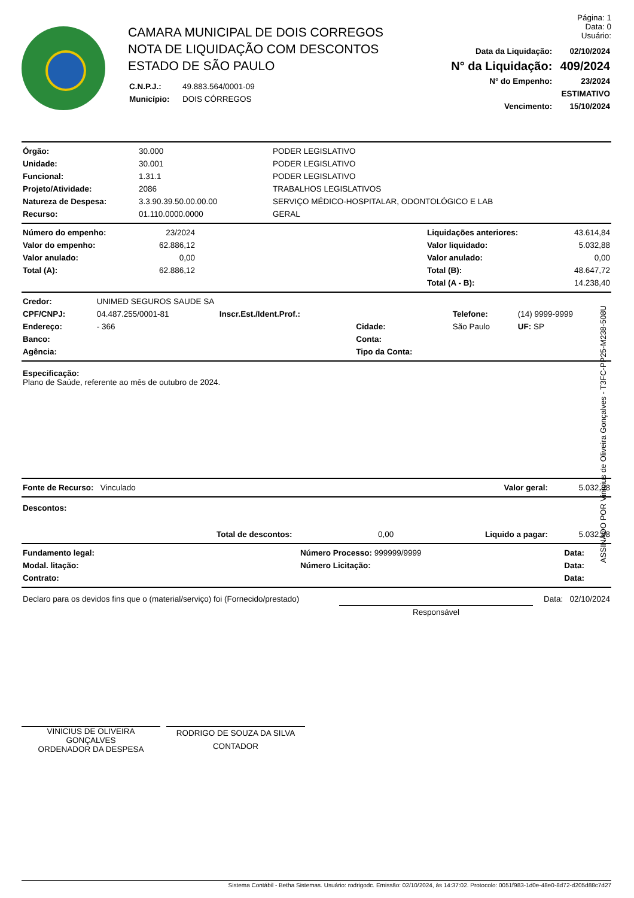CAMARA MUNICIPAL DE DOIS CORREGOS
NOTA DE LIQUIDAÇÃO COM DESCONTOS
ESTADO DE SÃO PAULO
| C.N.P.J.: | 49.883.564/0001-09 |
| Município: | DOIS CÓRREGOS |
Página: 1
Data: 0
Usuário:
| Data da Liquidação: | 02/10/2024 |
| N° da Liquidação: | 409/2024 |
| N° do Empenho: | 23/2024 |
| | ESTIMATIVO |
| Vencimento: | 15/10/2024 |
| Órgão: | 30.000 | PODER LEGISLATIVO |
| Unidade: | 30.001 | PODER LEGISLATIVO |
| Funcional: | 1.31.1 | PODER LEGISLATIVO |
| Projeto/Atividade: | 2086 | TRABALHOS LEGISLATIVOS |
| Natureza de Despesa: | 3.3.90.39.50.00.00.00 | SERVIÇO MÉDICO-HOSPITALAR, ODONTOLÓGICO E LAB |
| Recurso: | 01.110.0000.0000 | GERAL |
| Número do empenho: | 23/2024 | | Liquidações anteriores: | 43.614,84 |
| Valor do empenho: | 62.886,12 | | Valor liquidado: | 5.032,88 |
| Valor anulado: | 0,00 | | Valor anulado: | 0,00 |
| Total (A): | 62.886,12 | | Total (B): | 48.647,72 |
| | | | Total (A - B): | 14.238,40 |
| Credor: | UNIMED SEGUROS SAUDE SA | | | | |
| CPF/CNPJ: | 04.487.255/0001-81 | Inscr.Est./Ident.Prof.: | | Telefone: | (14) 9999-9999 |
| Endereço: | - 366 | | Cidade: | São Paulo | UF: SP |
| Banco: | | | Conta: | | |
| Agência: | | | Tipo da Conta: | | |
Especificação:
Plano de Saúde, referente ao mês de outubro de 2024.
| Fonte de Recurso: Vinculado | Valor geral: | 5.032,88 |
Descontos:
| | Total de descontos: | 0,00 | Liquido a pagar: | 5.032,88 |
| Fundamento legal: | Número Processo: 999999/9999 | Data: |
| Modal. litação: | Número Licitação: | Data: |
| Contrato: | | Data: |
| Declaro para os devidos fins que o (material/serviço) foi (Fornecido/prestado) | | Data: 02/10/2024 |
| | Responsável | |
VINICIUS DE OLIVEIRA GONÇALVES
ORDENADOR DA DESPESA
RODRIGO DE SOUZA DA SILVA
CONTADOR
Sistema Contábil - Betha Sistemas. Usuário: rodrigodc. Emissão: 02/10/2024, às 14:37:02. Protocolo: 0051f983-1d0e-48e0-8d72-d205d88c7d27
ASSINADO POR Vinicius de Oliveira Gonçalves - T3FC-PP25-M238-508U